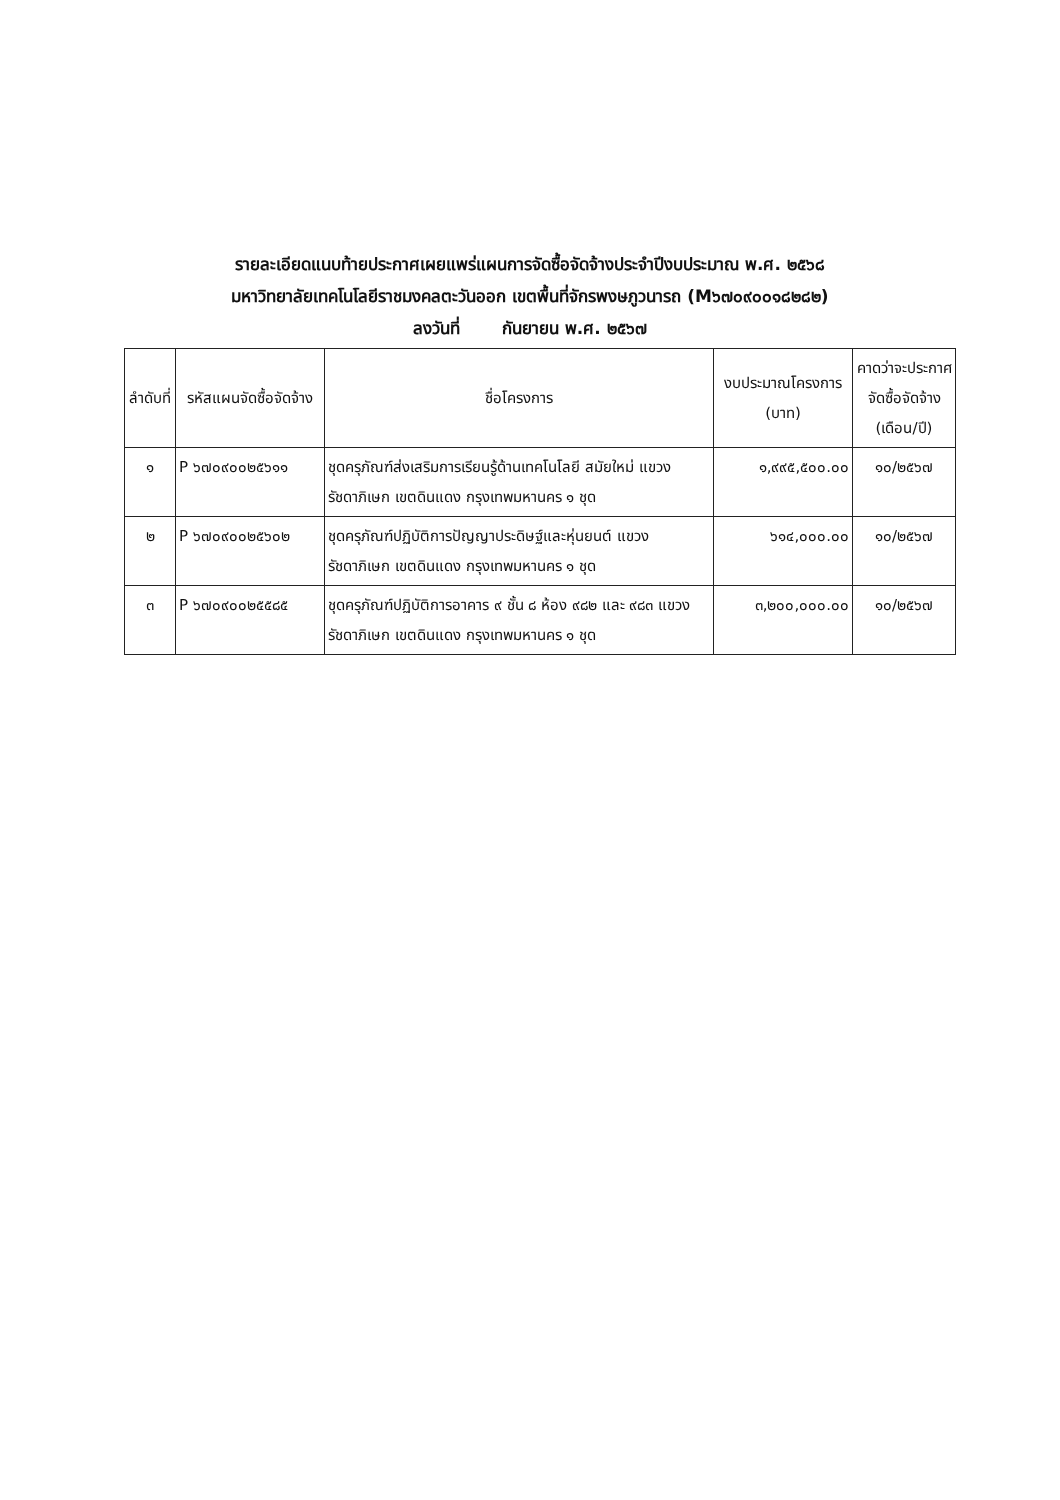รายละเอียดแนบท้ายประกาศเผยแพร่แผนการจัดซื้อจัดจ้างประจำปีงบประมาณ พ.ศ. ๒๕๖๘
มหาวิทยาลัยเทคโนโลยีราชมงคลตะวันออก เขตพื้นที่จักรพงษภูวนารถ (M๖๗๐๙๐๐๑๘๒๘๒)
ลงวันที่ กันยายน พ.ศ. ๒๕๖๗
| ลำดับที่ | รหัสแผนจัดซื้อจัดจ้าง | ชื่อโครงการ | งบประมาณโครงการ (บาท) | คาดว่าจะประกาศ จัดซื้อจัดจ้าง (เดือน/ปี) |
| --- | --- | --- | --- | --- |
| ๑ | P ๖๗๐๙๐๐๒๕๖๑๑ | ชุดครุภัณฑ์ส่งเสริมการเรียนรู้ด้านเทคโนโลยี สมัยใหม่ แขวงรัชดาภิเษก เขตดินแดง กรุงเทพมหานคร ๑ ชุด | ๑,๙๙๕,๕๐๐.๐๐ | ๑๐/๒๕๖๗ |
| ๒ | P ๖๗๐๙๐๐๒๕๖๐๒ | ชุดครุภัณฑ์ปฏิบัติการปัญญาประดิษฐ์และหุ่นยนต์ แขวงรัชดาภิเษก เขตดินแดง กรุงเทพมหานคร ๑ ชุด | ๖๑๔,๐๐๐.๐๐ | ๑๐/๒๕๖๗ |
| ๓ | P ๖๗๐๙๐๐๒๕๕๘๕ | ชุดครุภัณฑ์ปฏิบัติการอาคาร ๙ ชั้น ๘ ห้อง ๙๘๒ และ ๙๘๓ แขวงรัชดาภิเษก เขตดินแดง กรุงเทพมหานคร ๑ ชุด | ๓,๒๐๐,๐๐๐.๐๐ | ๑๐/๒๕๖๗ |